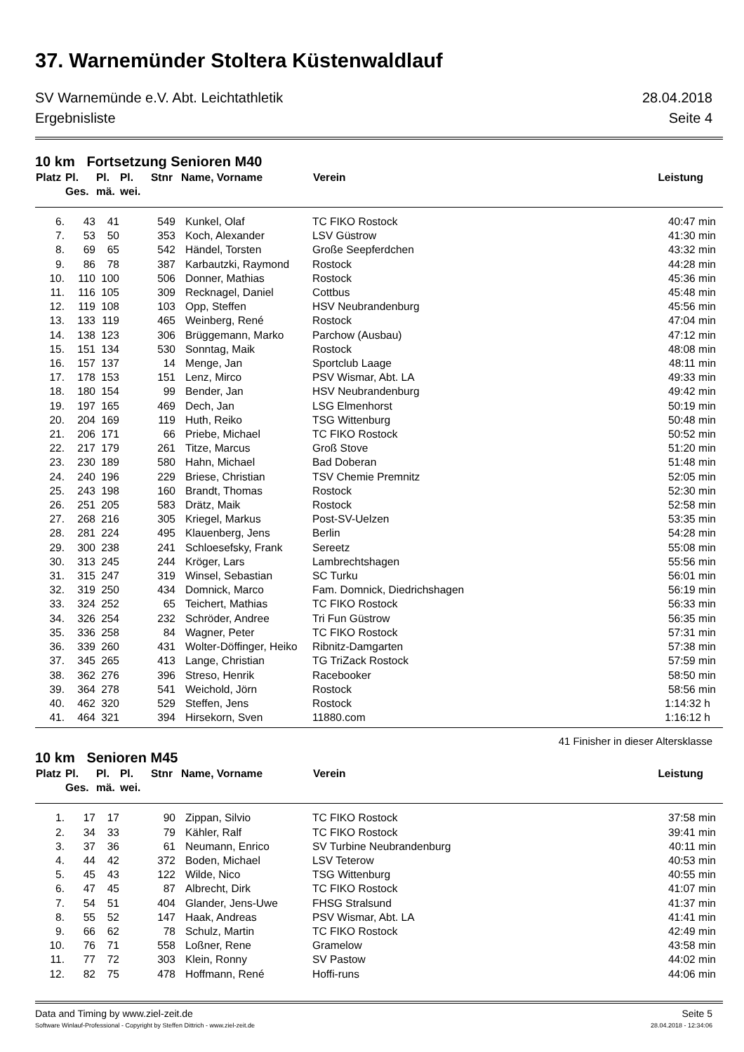37. Warnemünder Stoltera Küstenwaldlauf
SV Warnemünde e.V. Abt. Leichtathletik 28.04.2018
Ergebnisliste Seite 4
10 km Fortsetzung Senioren M40
| Platz | Pl. Ges. | Pl. mä. | Pl. wei. | Stnr | Name, Vorname | Verein | Leistung |
| --- | --- | --- | --- | --- | --- | --- | --- |
| 6. | 43 | 41 | | 549 | Kunkel, Olaf | TC FIKO Rostock | 40:47 min |
| 7. | 53 | 50 | | 353 | Koch, Alexander | LSV Güstrow | 41:30 min |
| 8. | 69 | 65 | | 542 | Händel, Torsten | Große Seepferdchen | 43:32 min |
| 9. | 86 | 78 | | 387 | Karbautzki, Raymond | Rostock | 44:28 min |
| 10. | 110 | 100 | | 506 | Donner, Mathias | Rostock | 45:36 min |
| 11. | 116 | 105 | | 309 | Recknagel, Daniel | Cottbus | 45:48 min |
| 12. | 119 | 108 | | 103 | Opp, Steffen | HSV Neubrandenburg | 45:56 min |
| 13. | 133 | 119 | | 465 | Weinberg, René | Rostock | 47:04 min |
| 14. | 138 | 123 | | 306 | Brüggemann, Marko | Parchow (Ausbau) | 47:12 min |
| 15. | 151 | 134 | | 530 | Sonntag, Maik | Rostock | 48:08 min |
| 16. | 157 | 137 | | 14 | Menge, Jan | Sportclub Laage | 48:11 min |
| 17. | 178 | 153 | | 151 | Lenz, Mirco | PSV Wismar, Abt. LA | 49:33 min |
| 18. | 180 | 154 | | 99 | Bender, Jan | HSV Neubrandenburg | 49:42 min |
| 19. | 197 | 165 | | 469 | Dech, Jan | LSG Elmenhorst | 50:19 min |
| 20. | 204 | 169 | | 119 | Huth, Reiko | TSG Wittenburg | 50:48 min |
| 21. | 206 | 171 | | 66 | Priebe, Michael | TC FIKO Rostock | 50:52 min |
| 22. | 217 | 179 | | 261 | Titze, Marcus | Groß Stove | 51:20 min |
| 23. | 230 | 189 | | 580 | Hahn, Michael | Bad Doberan | 51:48 min |
| 24. | 240 | 196 | | 229 | Briese, Christian | TSV Chemie Premnitz | 52:05 min |
| 25. | 243 | 198 | | 160 | Brandt, Thomas | Rostock | 52:30 min |
| 26. | 251 | 205 | | 583 | Drätz, Maik | Rostock | 52:58 min |
| 27. | 268 | 216 | | 305 | Kriegel, Markus | Post-SV-Uelzen | 53:35 min |
| 28. | 281 | 224 | | 495 | Klauenberg, Jens | Berlin | 54:28 min |
| 29. | 300 | 238 | | 241 | Schloesefsky, Frank | Sereetz | 55:08 min |
| 30. | 313 | 245 | | 244 | Kröger, Lars | Lambrechtshagen | 55:56 min |
| 31. | 315 | 247 | | 319 | Winsel, Sebastian | SC Turku | 56:01 min |
| 32. | 319 | 250 | | 434 | Domnick, Marco | Fam. Domnick, Diedrichshagen | 56:19 min |
| 33. | 324 | 252 | | 65 | Teichert, Mathias | TC FIKO Rostock | 56:33 min |
| 34. | 326 | 254 | | 232 | Schröder, Andree | Tri Fun Güstrow | 56:35 min |
| 35. | 336 | 258 | | 84 | Wagner, Peter | TC FIKO Rostock | 57:31 min |
| 36. | 339 | 260 | | 431 | Wolter-Döffinger, Heiko | Ribnitz-Damgarten | 57:38 min |
| 37. | 345 | 265 | | 413 | Lange, Christian | TG TriZack Rostock | 57:59 min |
| 38. | 362 | 276 | | 396 | Streso, Henrik | Racebooker | 58:50 min |
| 39. | 364 | 278 | | 541 | Weichold, Jörn | Rostock | 58:56 min |
| 40. | 462 | 320 | | 529 | Steffen, Jens | Rostock | 1:14:32 h |
| 41. | 464 | 321 | | 394 | Hirsekorn, Sven | 11880.com | 1:16:12 h |
41 Finisher in dieser Altersklasse
10 km Senioren M45
| Platz | Pl. Ges. | Pl. mä. | Pl. wei. | Stnr | Name, Vorname | Verein | Leistung |
| --- | --- | --- | --- | --- | --- | --- | --- |
| 1. | 17 | 17 | | 90 | Zippan, Silvio | TC FIKO Rostock | 37:58 min |
| 2. | 34 | 33 | | 79 | Kähler, Ralf | TC FIKO Rostock | 39:41 min |
| 3. | 37 | 36 | | 61 | Neumann, Enrico | SV Turbine Neubrandenburg | 40:11 min |
| 4. | 44 | 42 | | 372 | Boden, Michael | LSV Teterow | 40:53 min |
| 5. | 45 | 43 | | 122 | Wilde, Nico | TSG Wittenburg | 40:55 min |
| 6. | 47 | 45 | | 87 | Albrecht, Dirk | TC FIKO Rostock | 41:07 min |
| 7. | 54 | 51 | | 404 | Glander, Jens-Uwe | FHSG Stralsund | 41:37 min |
| 8. | 55 | 52 | | 147 | Haak, Andreas | PSV Wismar, Abt. LA | 41:41 min |
| 9. | 66 | 62 | | 78 | Schulz, Martin | TC FIKO Rostock | 42:49 min |
| 10. | 76 | 71 | | 558 | Loßner, Rene | Gramelow | 43:58 min |
| 11. | 77 | 72 | | 303 | Klein, Ronny | SV Pastow | 44:02 min |
| 12. | 82 | 75 | | 478 | Hoffmann, René | Hoffi-runs | 44:06 min |
Data and Timing by www.ziel-zeit.de Seite 5
Software Winlauf-Professional - Copyright by Steffen Dittrich - www.ziel-zeit.de 28.04.2018 - 12:34:06